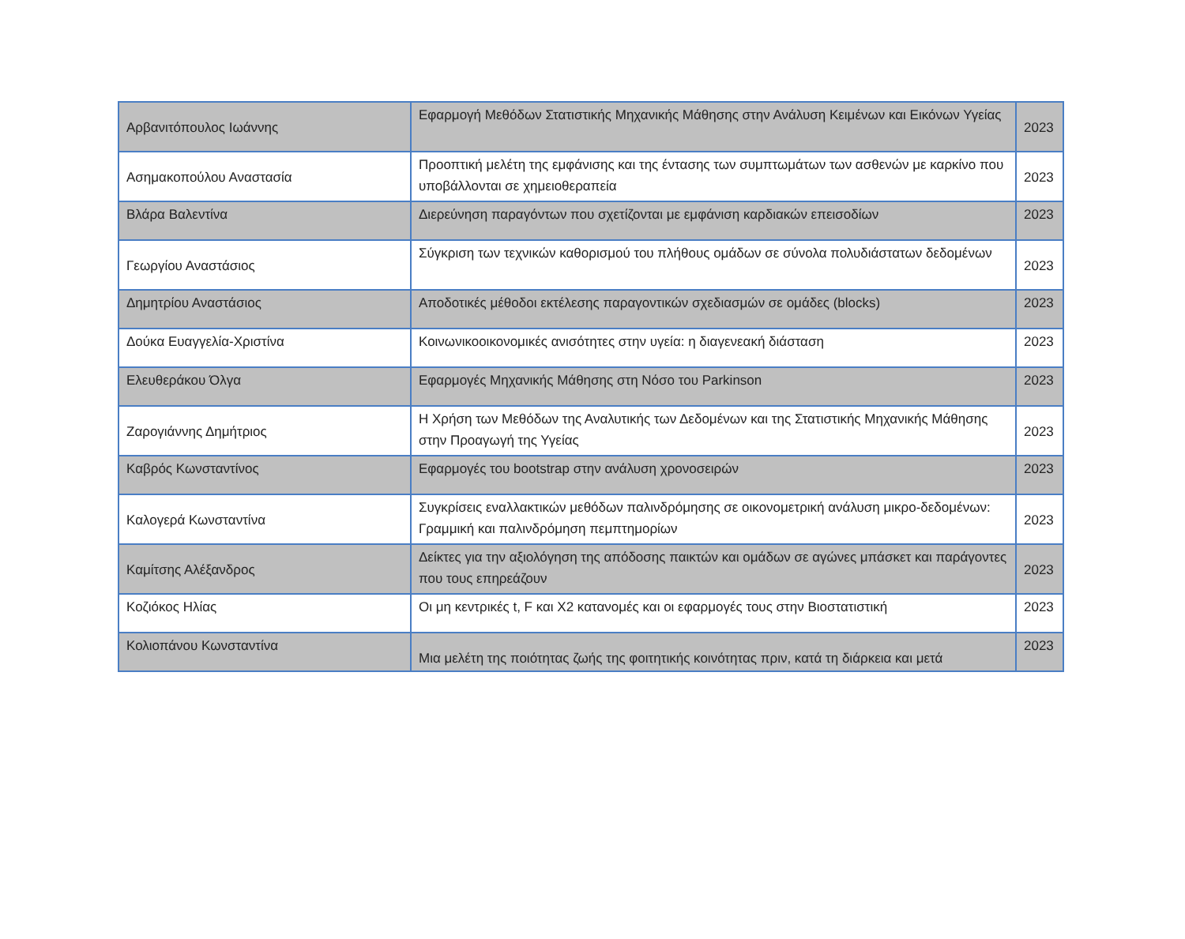| Αρβανιτόπουλος Ιωάννης | Εφαρμογή Μεθόδων Στατιστικής Μηχανικής Μάθησης στην Ανάλυση Κειμένων και Εικόνων Υγείας | 2023 |
| Ασημακοπούλου Αναστασία | Προοπτική μελέτη της εμφάνισης και της έντασης των συμπτωμάτων των ασθενών με καρκίνο που υποβάλλονται σε χημειοθεραπεία | 2023 |
| Βλάρα Βαλεντίνα | Διερεύνηση παραγόντων που σχετίζονται με εμφάνιση καρδιακών επεισοδίων | 2023 |
| Γεωργίου Αναστάσιος | Σύγκριση των τεχνικών καθορισμού του πλήθους ομάδων σε σύνολα πολυδιάστατων δεδομένων | 2023 |
| Δημητρίου Αναστάσιος | Αποδοτικές μέθοδοι εκτέλεσης παραγοντικών σχεδιασμών σε ομάδες (blocks) | 2023 |
| Δούκα Ευαγγελία-Χριστίνα | Κοινωνικοοικονομικές ανισότητες στην υγεία: η διαγενεακή διάσταση | 2023 |
| Ελευθεράκου Όλγα | Εφαρμογές Μηχανικής Μάθησης στη Νόσο του Parkinson | 2023 |
| Ζαρογιάννης Δημήτριος | Η Χρήση των Μεθόδων της Αναλυτικής των Δεδομένων και της Στατιστικής Μηχανικής Μάθησης στην Προαγωγή της Υγείας | 2023 |
| Καβρός Κωνσταντίνος | Εφαρμογές του bootstrap στην ανάλυση χρονοσειρών | 2023 |
| Καλογερά Κωνσταντίνα | Συγκρίσεις εναλλακτικών μεθόδων παλινδρόμησης σε οικονομετρική ανάλυση μικρο-δεδομένων: Γραμμική και παλινδρόμηση πεμπτημορίων | 2023 |
| Καμίτσης Αλέξανδρος | Δείκτες για την αξιολόγηση της απόδοσης παικτών και ομάδων σε αγώνες μπάσκετ και παράγοντες που τους επηρεάζουν | 2023 |
| Κοζιόκος Ηλίας | Οι μη κεντρικές t, F και X2 κατανομές και οι εφαρμογές τους στην Βιοστατιστική | 2023 |
| Κολιοπάνου Κωνσταντίνα | Μια μελέτη της ποιότητας ζωής της φοιτητικής κοινότητας πριν, κατά τη διάρκεια και μετά | 2023 |